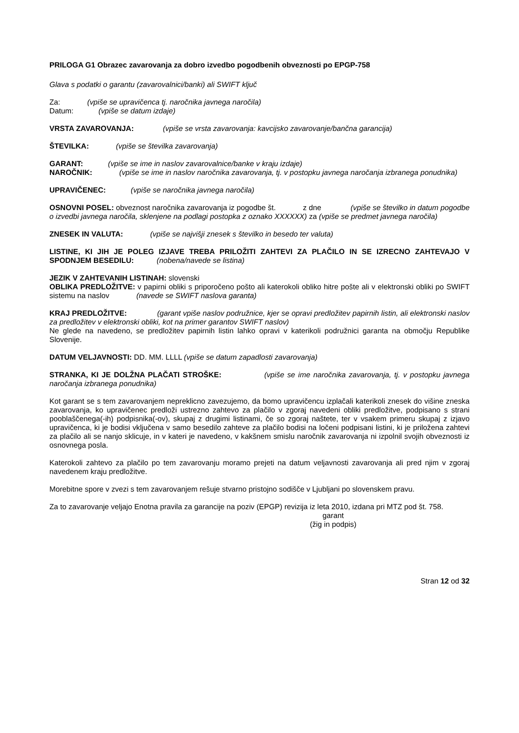PRILOGA G1 Obrazec zavarovanja za dobro izvedbo pogodbenih obveznosti po EPGP-758
Glava s podatki o garantu (zavarovalnici/banki) ali SWIFT ključ
Za: (vpiše se upravičenca tj. naročnika javnega naročila)
Datum: (vpiše se datum izdaje)
VRSTA ZAVAROVANJA: (vpiše se vrsta zavarovanja: kavcijsko zavarovanje/bančna garancija)
ŠTEVILKA: (vpiše se številka zavarovanja)
GARANT: (vpiše se ime in naslov zavarovalnice/banke v kraju izdaje)
NAROČNIK: (vpiše se ime in naslov naročnika zavarovanja, tj. v postopku javnega naročanja izbranega ponudnika)
UPRAVIČENEC: (vpiše se naročnika javnega naročila)
OSNOVNI POSEL: obveznost naročnika zavarovanja iz pogodbe št. z dne (vpiše se številko in datum pogodbe o izvedbi javnega naročila, sklenjene na podlagi postopka z oznako XXXXXX) za (vpiše se predmet javnega naročila)
ZNESEK IN VALUTA: (vpiše se najvišji znesek s številko in besedo ter valuta)
LISTINE, KI JIH JE POLEG IZJAVE TREBA PRILOŽITI ZAHTEVI ZA PLAČILO IN SE IZRECNO ZAHTEVAJO V SPODNJEM BESEDILU: (nobena/navede se listina)
JEZIK V ZAHTEVANIH LISTINAH: slovenski
OBLIKA PREDLOŽITVE: v papirni obliki s priporočeno pošto ali katerokoli obliko hitre pošte ali v elektronski obliki po SWIFT sistemu na naslov (navede se SWIFT naslova garanta)
KRAJ PREDLOŽITVE: (garant vpiše naslov podružnice, kjer se opravi predložitev papirnih listin, ali elektronski naslov za predložitev v elektronski obliki, kot na primer garantov SWIFT naslov)
Ne glede na navedeno, se predložitev papirnih listin lahko opravi v katerikoli podružnici garanta na območju Republike Slovenije.
DATUM VELJAVNOSTI: DD. MM. LLLL (vpiše se datum zapadlosti zavarovanja)
STRANKA, KI JE DOLŽNA PLAČATI STROŠKE: (vpiše se ime naročnika zavarovanja, tj. v postopku javnega naročanja izbranega ponudnika)
Kot garant se s tem zavarovanjem nepreklicno zavezujemo, da bomo upravičencu izplačali katerikoli znesek do višine zneska zavarovanja, ko upravičenec predloži ustrezno zahtevo za plačilo v zgoraj navedeni obliki predložitve, podpisano s strani pooblaščenega(-ih) podpisnika(-ov), skupaj z drugimi listinami, če so zgoraj naštete, ter v vsakem primeru skupaj z izjavo upravičenca, ki je bodisi vključena v samo besedilo zahteve za plačilo bodisi na ločeni podpisani listini, ki je priložena zahtevi za plačilo ali se nanjo sklicuje, in v kateri je navedeno, v kakšnem smislu naročnik zavarovanja ni izpolnil svojih obveznosti iz osnovnega posla.
Katerokoli zahtevo za plačilo po tem zavarovanju moramo prejeti na datum veljavnosti zavarovanja ali pred njim v zgoraj navedenem kraju predložitve.
Morebitne spore v zvezi s tem zavarovanjem rešuje stvarno pristojno sodišče v Ljubljani po slovenskem pravu.
Za to zavarovanje veljajo Enotna pravila za garancije na poziv (EPGP) revizija iz leta 2010, izdana pri MTZ pod št. 758.
garant
(žig in podpis)
Stran 12 od 32